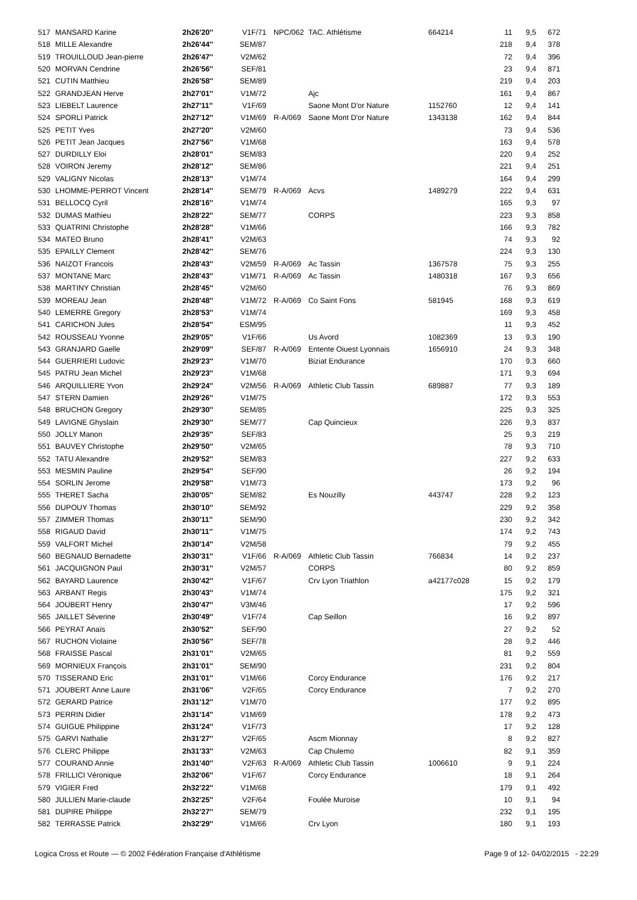| 517 | MANSARD Karine | 2h26'20'' | V1F/71 | NPC/062 | TAC. Athlétisme | 664214 | 11 | 9,5 | 672 |
| 518 | MILLE Alexandre | 2h26'44'' | SEM/87 | | | | 218 | 9,4 | 378 |
| 519 | TROUILLOUD Jean-pierre | 2h26'47'' | V2M/62 | | | | 72 | 9,4 | 396 |
| 520 | MORVAN Cendrine | 2h26'56'' | SEF/81 | | | | 23 | 9,4 | 871 |
| 521 | CUTIN Matthieu | 2h26'58'' | SEM/89 | | | | 219 | 9,4 | 203 |
| 522 | GRANDJEAN Herve | 2h27'01'' | V1M/72 | | Ajc | | 161 | 9,4 | 867 |
| 523 | LIEBELT Laurence | 2h27'11'' | V1F/69 | | Saone Mont D'or Nature | 1152760 | 12 | 9,4 | 141 |
| 524 | SPORLI Patrick | 2h27'12'' | V1M/69 | R-A/069 | Saone Mont D'or Nature | 1343138 | 162 | 9,4 | 844 |
| 525 | PETIT Yves | 2h27'20'' | V2M/60 | | | | 73 | 9,4 | 536 |
| 526 | PETIT Jean Jacques | 2h27'56'' | V1M/68 | | | | 163 | 9,4 | 578 |
| 527 | DURDILLY Eloi | 2h28'01'' | SEM/83 | | | | 220 | 9,4 | 252 |
| 528 | VOIRON Jeremy | 2h28'12'' | SEM/86 | | | | 221 | 9,4 | 251 |
| 529 | VALIGNY Nicolas | 2h28'13'' | V1M/74 | | | | 164 | 9,4 | 299 |
| 530 | LHOMME-PERROT Vincent | 2h28'14'' | SEM/79 | R-A/069 | Acvs | 1489279 | 222 | 9,4 | 631 |
| 531 | BELLOCQ Cyril | 2h28'16'' | V1M/74 | | | | 165 | 9,3 | 97 |
| 532 | DUMAS Mathieu | 2h28'22'' | SEM/77 | | CORPS | | 223 | 9,3 | 858 |
| 533 | QUATRINI Christophe | 2h28'28'' | V1M/66 | | | | 166 | 9,3 | 782 |
| 534 | MATEO Bruno | 2h28'41'' | V2M/63 | | | | 74 | 9,3 | 92 |
| 535 | EPAILLY Clement | 2h28'42'' | SEM/76 | | | | 224 | 9,3 | 130 |
| 536 | NAIZOT Francois | 2h28'43'' | V2M/59 | R-A/069 | Ac Tassin | 1367578 | 75 | 9,3 | 255 |
| 537 | MONTANE Marc | 2h28'43'' | V1M/71 | R-A/069 | Ac Tassin | 1480318 | 167 | 9,3 | 656 |
| 538 | MARTINY Christian | 2h28'45'' | V2M/60 | | | | 76 | 9,3 | 869 |
| 539 | MOREAU Jean | 2h28'48'' | V1M/72 | R-A/069 | Co Saint Fons | 581945 | 168 | 9,3 | 619 |
| 540 | LEMERRE Gregory | 2h28'53'' | V1M/74 | | | | 169 | 9,3 | 458 |
| 541 | CARICHON Jules | 2h28'54'' | ESM/95 | | | | 11 | 9,3 | 452 |
| 542 | ROUSSEAU Yvonne | 2h29'05'' | V1F/66 | | Us Avord | 1082369 | 13 | 9,3 | 190 |
| 543 | GRANJARD Gaelle | 2h29'09'' | SEF/87 | R-A/069 | Entente Oiuest Lyonnais | 1656910 | 24 | 9,3 | 348 |
| 544 | GUERRIERI Ludovic | 2h29'23'' | V1M/70 | | Biziat Endurance | | 170 | 9,3 | 660 |
| 545 | PATRU Jean Michel | 2h29'23'' | V1M/68 | | | | 171 | 9,3 | 694 |
| 546 | ARQUILLIERE Yvon | 2h29'24'' | V2M/56 | R-A/069 | Athletic Club Tassin | 689887 | 77 | 9,3 | 189 |
| 547 | STERN Damien | 2h29'26'' | V1M/75 | | | | 172 | 9,3 | 553 |
| 548 | BRUCHON Gregory | 2h29'30'' | SEM/85 | | | | 225 | 9,3 | 325 |
| 549 | LAVIGNE Ghyslain | 2h29'30'' | SEM/77 | | Cap Quincieux | | 226 | 9,3 | 837 |
| 550 | JOLLY Manon | 2h29'35'' | SEF/83 | | | | 25 | 9,3 | 219 |
| 551 | BAUVEY Christophe | 2h29'50'' | V2M/65 | | | | 78 | 9,3 | 710 |
| 552 | TATU Alexandre | 2h29'52'' | SEM/83 | | | | 227 | 9,2 | 633 |
| 553 | MESMIN Pauline | 2h29'54'' | SEF/90 | | | | 26 | 9,2 | 194 |
| 554 | SORLIN Jerome | 2h29'58'' | V1M/73 | | | | 173 | 9,2 | 96 |
| 555 | THERET Sacha | 2h30'05'' | SEM/82 | | Es Nouzilly | 443747 | 228 | 9,2 | 123 |
| 556 | DUPOUY Thomas | 2h30'10'' | SEM/92 | | | | 229 | 9,2 | 358 |
| 557 | ZIMMER Thomas | 2h30'11'' | SEM/90 | | | | 230 | 9,2 | 342 |
| 558 | RIGAUD David | 2h30'11'' | V1M/75 | | | | 174 | 9,2 | 743 |
| 559 | VALFORT Michel | 2h30'14'' | V2M/58 | | | | 79 | 9,2 | 455 |
| 560 | BEGNAUD Bernadette | 2h30'31'' | V1F/66 | R-A/069 | Athletic Club Tassin | 766834 | 14 | 9,2 | 237 |
| 561 | JACQUIGNON Paul | 2h30'31'' | V2M/57 | | CORPS | | 80 | 9,2 | 859 |
| 562 | BAYARD Laurence | 2h30'42'' | V1F/67 | | Crv Lyon Triathlon | a42177c028 | 15 | 9,2 | 179 |
| 563 | ARBANT Regis | 2h30'43'' | V1M/74 | | | | 175 | 9,2 | 321 |
| 564 | JOUBERT Henry | 2h30'47'' | V3M/46 | | | | 17 | 9,2 | 596 |
| 565 | JAILLET Séverine | 2h30'49'' | V1F/74 | | Cap Seillon | | 16 | 9,2 | 897 |
| 566 | PEYRAT Anaïs | 2h30'52'' | SEF/90 | | | | 27 | 9,2 | 52 |
| 567 | RUCHON Violaine | 2h30'56'' | SEF/78 | | | | 28 | 9,2 | 446 |
| 568 | FRAISSE Pascal | 2h31'01'' | V2M/65 | | | | 81 | 9,2 | 559 |
| 569 | MORNIEUX François | 2h31'01'' | SEM/90 | | | | 231 | 9,2 | 804 |
| 570 | TISSERAND Eric | 2h31'01'' | V1M/66 | | Corcy Endurance | | 176 | 9,2 | 217 |
| 571 | JOUBERT Anne Laure | 2h31'06'' | V2F/65 | | Corcy Endurance | | 7 | 9,2 | 270 |
| 572 | GERARD Patrice | 2h31'12'' | V1M/70 | | | | 177 | 9,2 | 895 |
| 573 | PERRIN Didier | 2h31'14'' | V1M/69 | | | | 178 | 9,2 | 473 |
| 574 | GUIGUE Philippine | 2h31'24'' | V1F/73 | | | | 17 | 9,2 | 128 |
| 575 | GARVI Nathalie | 2h31'27'' | V2F/65 | | Ascm Mionnay | | 8 | 9,2 | 827 |
| 576 | CLERC Philippe | 2h31'33'' | V2M/63 | | Cap Chulemo | | 82 | 9,1 | 359 |
| 577 | COURAND Annie | 2h31'40'' | V2F/63 | R-A/069 | Athletic Club Tassin | 1006610 | 9 | 9,1 | 224 |
| 578 | FRILLICI Véronique | 2h32'06'' | V1F/67 | | Corcy Endurance | | 18 | 9,1 | 264 |
| 579 | VIGIER Fred | 2h32'22'' | V1M/68 | | | | 179 | 9,1 | 492 |
| 580 | JULLIEN Marie-claude | 2h32'25'' | V2F/64 | | Foulée Muroise | | 10 | 9,1 | 94 |
| 581 | DUPIRE Philippe | 2h32'27'' | SEM/79 | | | | 232 | 9,1 | 195 |
| 582 | TERRASSE Patrick | 2h32'29'' | V1M/66 | | Crv Lyon | | 180 | 9,1 | 193 |
Logica Cross et Route — © 2002 Fédération Française d'Athlétisme Page 9 of 12- 04/02/2015 - 22:29